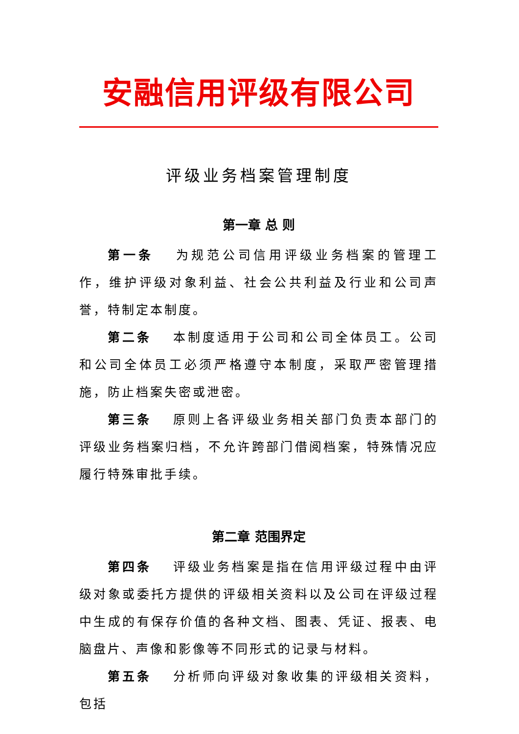安融信用评级有限公司
评级业务档案管理制度
第一章 总 则
第一条 为规范公司信用评级业务档案的管理工作，维护评级对象利益、社会公共利益及行业和公司声誉，特制定本制度。
第二条 本制度适用于公司和公司全体员工。公司和公司全体员工必须严格遵守本制度，采取严密管理措施，防止档案失密或泄密。
第三条 原则上各评级业务相关部门负责本部门的评级业务档案归档，不允许跨部门借阅档案，特殊情况应履行特殊审批手续。
第二章 范围界定
第四条 评级业务档案是指在信用评级过程中由评级对象或委托方提供的评级相关资料以及公司在评级过程中生成的有保存价值的各种文档、图表、凭证、报表、电脑盘片、声像和影像等不同形式的记录与材料。
第五条 分析师向评级对象收集的评级相关资料，包括